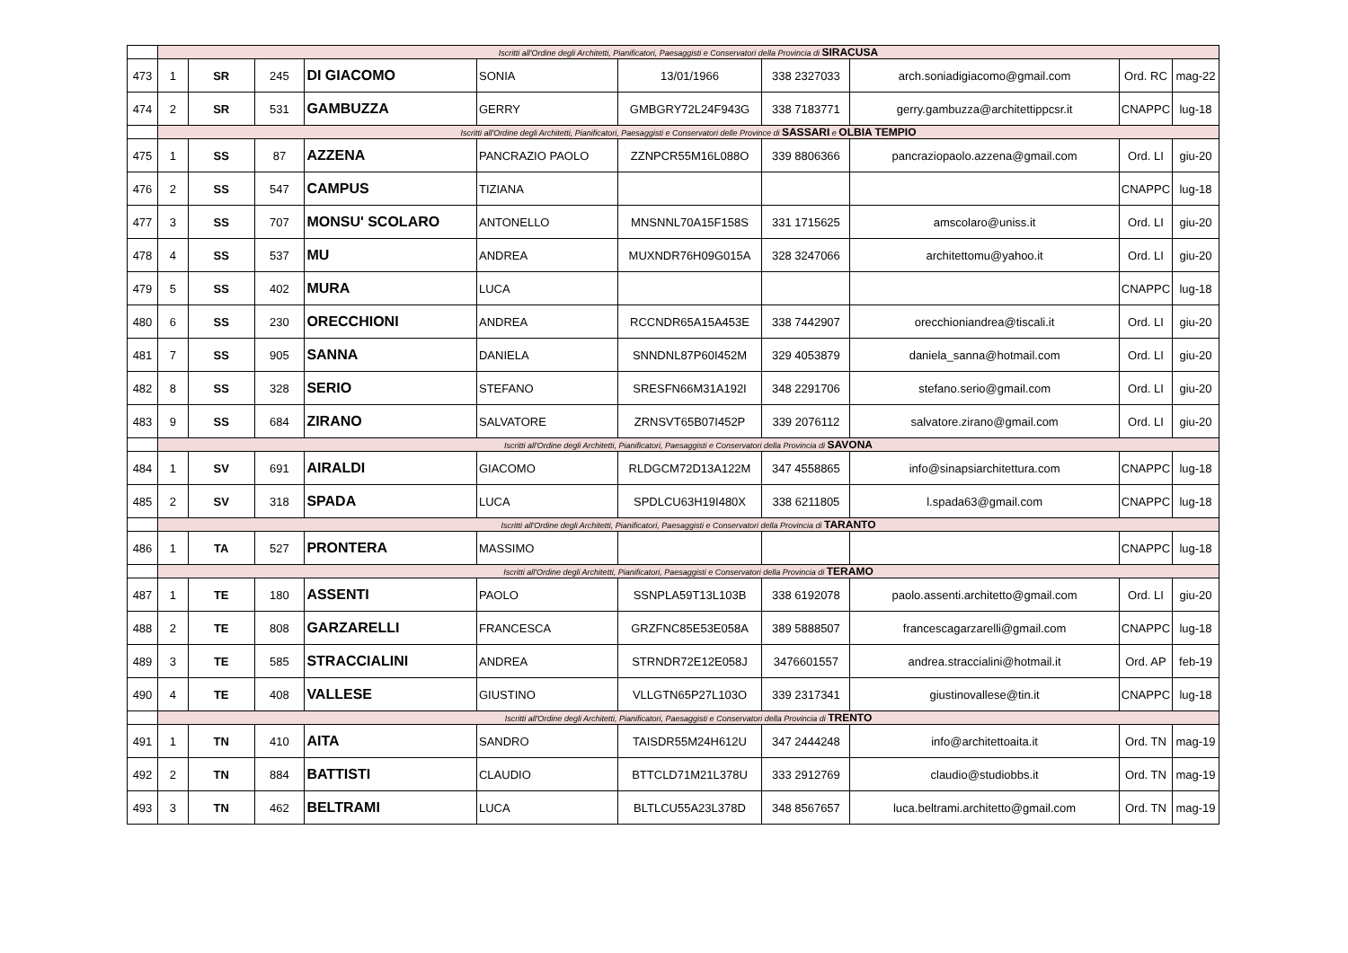| | Iscritti all'Ordine degli Architetti, Pianificatori, Paesaggisti e Conservatori della Provincia di SIRACUSA | | | | | | | | | |
| 473 | 1 | SR | 245 | DI GIACOMO | SONIA | 13/01/1966 | 338 2327033 | arch.soniadigiacomo@gmail.com | Ord. RC | mag-22 |
| 474 | 2 | SR | 531 | GAMBUZZA | GERRY | GMBGRY72L24F943G | 338 7183771 | gerry.gambuzza@architettippcsr.it | CNAPPC | lug-18 |
| | Iscritti all'Ordine degli Architetti, Pianificatori, Paesaggisti e Conservatori delle Province di SASSARI e OLBIA TEMPIO | | | | | | | | | |
| 475 | 1 | SS | 87 | AZZENA | PANCRAZIO PAOLO | ZZNPCR55M16L088O | 339 8806366 | pancraziopaolo.azzena@gmail.com | Ord. LI | giu-20 |
| 476 | 2 | SS | 547 | CAMPUS | TIZIANA | | | | CNAPPC | lug-18 |
| 477 | 3 | SS | 707 | MONSU' SCOLARO | ANTONELLO | MNSNNL70A15F158S | 331 1715625 | amscolaro@uniss.it | Ord. LI | giu-20 |
| 478 | 4 | SS | 537 | MU | ANDREA | MUXNDR76H09G015A | 328 3247066 | architettomu@yahoo.it | Ord. LI | giu-20 |
| 479 | 5 | SS | 402 | MURA | LUCA | | | | CNAPPC | lug-18 |
| 480 | 6 | SS | 230 | ORECCHIONI | ANDREA | RCCNDR65A15A453E | 338 7442907 | orecchioniandrea@tiscali.it | Ord. LI | giu-20 |
| 481 | 7 | SS | 905 | SANNA | DANIELA | SNNDNL87P60I452M | 329 4053879 | daniela_sanna@hotmail.com | Ord. LI | giu-20 |
| 482 | 8 | SS | 328 | SERIO | STEFANO | SRESFN66M31A192I | 348 2291706 | stefano.serio@gmail.com | Ord. LI | giu-20 |
| 483 | 9 | SS | 684 | ZIRANO | SALVATORE | ZRNSVT65B07I452P | 339 2076112 | salvatore.zirano@gmail.com | Ord. LI | giu-20 |
| | Iscritti all'Ordine degli Architetti, Pianificatori, Paesaggisti e Conservatori della Provincia di SAVONA | | | | | | | | | |
| 484 | 1 | SV | 691 | AIRALDI | GIACOMO | RLDGCM72D13A122M | 347 4558865 | info@sinapsiarchitettura.com | CNAPPC | lug-18 |
| 485 | 2 | SV | 318 | SPADA | LUCA | SPDLCU63H19I480X | 338 6211805 | l.spada63@gmail.com | CNAPPC | lug-18 |
| | Iscritti all'Ordine degli Architetti, Pianificatori, Paesaggisti e Conservatori della Provincia di TARANTO | | | | | | | | | |
| 486 | 1 | TA | 527 | PRONTERA | MASSIMO | | | | CNAPPC | lug-18 |
| | Iscritti all'Ordine degli Architetti, Pianificatori, Paesaggisti e Conservatori della Provincia di TERAMO | | | | | | | | | |
| 487 | 1 | TE | 180 | ASSENTI | PAOLO | SSNPLA59T13L103B | 338 6192078 | paolo.assenti.architetto@gmail.com | Ord. LI | giu-20 |
| 488 | 2 | TE | 808 | GARZARELLI | FRANCESCA | GRZFNC85E53E058A | 389 5888507 | francescagarzarelli@gmail.com | CNAPPC | lug-18 |
| 489 | 3 | TE | 585 | STRACCIALINI | ANDREA | STRNDR72E12E058J | 3476601557 | andrea.straccialini@hotmail.it | Ord. AP | feb-19 |
| 490 | 4 | TE | 408 | VALLESE | GIUSTINO | VLLGTN65P27L103O | 339 2317341 | giustinovallese@tin.it | CNAPPC | lug-18 |
| | Iscritti all'Ordine degli Architetti, Pianificatori, Paesaggisti e Conservatori della Provincia di TRENTO | | | | | | | | | |
| 491 | 1 | TN | 410 | AITA | SANDRO | TAISDR55M24H612U | 347 2444248 | info@architettoaita.it | Ord. TN | mag-19 |
| 492 | 2 | TN | 884 | BATTISTI | CLAUDIO | BTTCLD71M21L378U | 333 2912769 | claudio@studiobbs.it | Ord. TN | mag-19 |
| 493 | 3 | TN | 462 | BELTRAMI | LUCA | BLTLCU55A23L378D | 348 8567657 | luca.beltrami.architetto@gmail.com | Ord. TN | mag-19 |